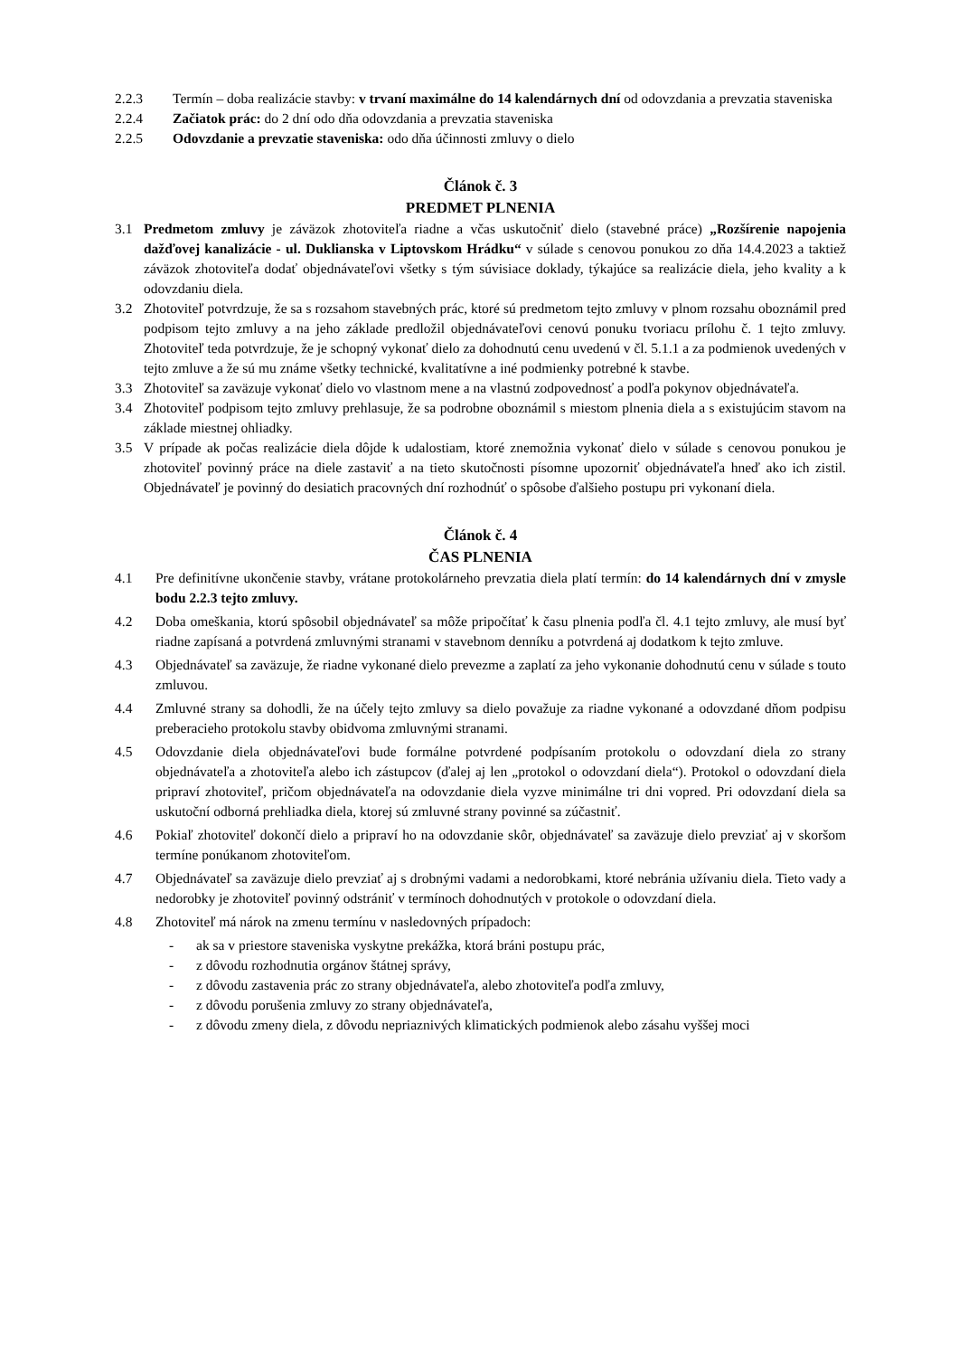2.2.3 Termín – doba realizácie stavby: v trvaní maximálne do 14 kalendárnych dní od odovzdania a prevzatia staveniska
2.2.4 Začiatok prác: do 2 dní odo dňa odovzdania a prevzatia staveniska
2.2.5 Odovzdanie a prevzatie staveniska: odo dňa účinnosti zmluvy o dielo
Článok č. 3
PREDMET PLNENIA
3.1 Predmetom zmluvy je záväzok zhotoviteľa riadne a včas uskutočniť dielo (stavebné práce) „Rozšírenie napojenia dažďovej kanalizácie - ul. Duklianska v Liptovskom Hrádku“ v súlade s cenovou ponukou zo dňa 14.4.2023 a taktiež záväzok zhotoviteľa dodať objednávateľovi všetky s tým súvisiace doklady, týkajúce sa realizácie diela, jeho kvality a k odovzdaniu diela.
3.2 Zhotoviteľ potvrdzuje, že sa s rozsahom stavebných prác, ktoré sú predmetom tejto zmluvy v plnom rozsahu oboznámil pred podpisom tejto zmluvy a na jeho základe predložil objednávateľovi cenovú ponuku tvoriacu prílohu č. 1 tejto zmluvy. Zhotoviteľ teda potvrdzuje, že je schopný vykonať dielo za dohodnutú cenu uvedenú v čl. 5.1.1 a za podmienok uvedených v tejto zmluve a že sú mu známe všetky technické, kvalitatívne a iné podmienky potrebné k stavbe.
3.3 Zhotoviteľ sa zaväzuje vykonať dielo vo vlastnom mene a na vlastnú zodpovednosť a podľa pokynov objednávateľa.
3.4 Zhotoviteľ podpisom tejto zmluvy prehlasuje, že sa podrobne oboznámil s miestom plnenia diela a s existujúcim stavom na základe miestnej ohliadky.
3.5 V prípade ak počas realizácie diela dôjde k udalostiam, ktoré znemožnia vykonať dielo v súlade s cenovou ponukou je zhotoviteľ povinný práce na diele zastaviť a na tieto skutočnosti písomne upozorniť objednávateľa hneď ako ich zistil. Objednávateľ je povinný do desiatich pracovných dní rozhodnúť o spôsobe ďalšieho postupu pri vykonaní diela.
Článok č. 4
ČAS PLNENIA
4.1 Pre definitívne ukončenie stavby, vrátane protokolárneho prevzatia diela platí termín: do 14 kalendárnych dní v zmysle bodu 2.2.3 tejto zmluvy.
4.2 Doba omeškania, ktorú spôsobil objednávateľ sa môže pripočítať k času plnenia podľa čl. 4.1 tejto zmluvy, ale musí byť riadne zapísaná a potvrdená zmluvnými stranami v stavebnom denníku a potvrdená aj dodatkom k tejto zmluve.
4.3 Objednávateľ sa zaväzuje, že riadne vykonané dielo prevezme a zaplatí za jeho vykonanie dohodnutú cenu v súlade s touto zmluvou.
4.4 Zmluvné strany sa dohodli, že na účely tejto zmluvy sa dielo považuje za riadne vykonané a odovzdané dňom podpisu preberacieho protokolu stavby obidvoma zmluvnými stranami.
4.5 Odovzdanie diela objednávateľovi bude formálne potvrdené podpísaním protokolu o odovzdaní diela zo strany objednávateľa a zhotoviteľa alebo ich zástupcov (ďalej aj len „protokol o odovzdaní diela“). Protokol o odovzdaní diela pripraví zhotoviteľ, pričom objednávateľa na odovzdanie diela vyzve minimálne tri dni vopred. Pri odovzdaní diela sa uskutoční odborná prehliadka diela, ktorej sú zmluvné strany povinné sa zúčastniť.
4.6 Pokiaľ zhotoviteľ dokončí dielo a pripraví ho na odovzdanie skôr, objednávateľ sa zaväzuje dielo prevziať aj v skoršom termíne ponúkanom zhotoviteľom.
4.7 Objednávateľ sa zaväzuje dielo prevziať aj s drobnými vadami a nedorobkami, ktoré nebránia užívaniu diela. Tieto vady a nedorobky je zhotoviteľ povinný odstrániť v termínoch dohodnutých v protokole o odovzdaní diela.
4.8 Zhotoviteľ má nárok na zmenu termínu v nasledovných prípadoch:
- ak sa v priestore staveniska vyskytne prekážka, ktorá bráni postupu prác,
- z dôvodu rozhodnutia orgánov štátnej správy,
- z dôvodu zastavenia prác zo strany objednávateľa, alebo zhotoviteľa podľa zmluvy,
- z dôvodu porušenia zmluvy zo strany objednávateľa,
- z dôvodu zmeny diela, z dôvodu nepriaznivých klimatických podmienok alebo zásahu vyššej moci